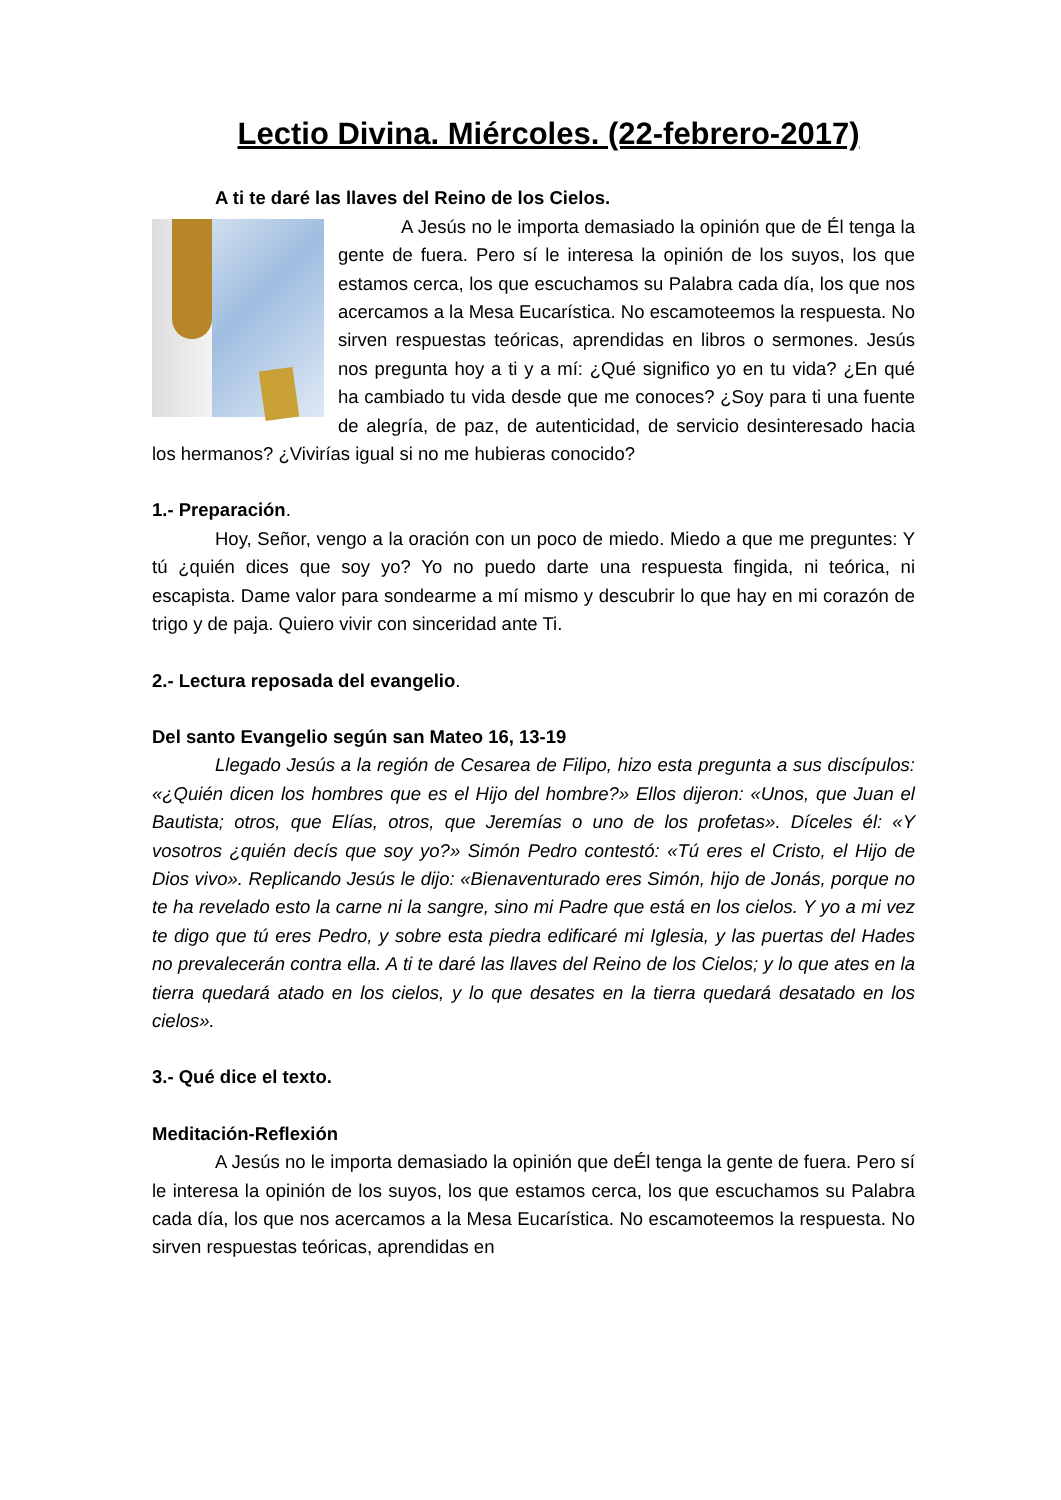Lectio Divina. Miércoles. (22-febrero-2017)
A ti te daré las llaves del Reino de los Cielos.
A Jesús no le importa demasiado la opinión que de Él tenga la gente de fuera. Pero sí le interesa la opinión de los suyos, los que estamos cerca, los que escuchamos su Palabra cada día, los que nos acercamos a la Mesa Eucarística. No escamoteemos la respuesta. No sirven respuestas teóricas, aprendidas en libros o sermones. Jesús nos pregunta hoy a ti y a mí: ¿Qué significo yo en tu vida? ¿En qué ha cambiado tu vida desde que me conoces? ¿Soy para ti una fuente de alegría, de paz, de autenticidad, de servicio desinteresado hacia los hermanos? ¿Vivirías igual si no me hubieras conocido?
1.- Preparación.
Hoy, Señor, vengo a la oración con un poco de miedo. Miedo a que me preguntes: Y tú ¿quién dices que soy yo? Yo no puedo darte una respuesta fingida, ni teórica, ni escapista. Dame valor para sondearme a mí mismo y descubrir lo que hay en mi corazón de trigo y de paja. Quiero vivir con sinceridad ante Ti.
2.- Lectura reposada del evangelio.
Del santo Evangelio según san Mateo 16, 13-19
Llegado Jesús a la región de Cesarea de Filipo, hizo esta pregunta a sus discípulos: «¿Quién dicen los hombres que es el Hijo del hombre?» Ellos dijeron: «Unos, que Juan el Bautista; otros, que Elías, otros, que Jeremías o uno de los profetas». Díceles él: «Y vosotros ¿quién decís que soy yo?» Simón Pedro contestó: «Tú eres el Cristo, el Hijo de Dios vivo». Replicando Jesús le dijo: «Bienaventurado eres Simón, hijo de Jonás, porque no te ha revelado esto la carne ni la sangre, sino mi Padre que está en los cielos. Y yo a mi vez te digo que tú eres Pedro, y sobre esta piedra edificaré mi Iglesia, y las puertas del Hades no prevalecerán contra ella. A ti te daré las llaves del Reino de los Cielos; y lo que ates en la tierra quedará atado en los cielos, y lo que desates en la tierra quedará desatado en los cielos».
3.- Qué dice el texto.
Meditación-Reflexión
A Jesús no le importa demasiado la opinión que deÉl tenga la gente de fuera. Pero sí le interesa la opinión de los suyos, los que estamos cerca, los que escuchamos su Palabra cada día, los que nos acercamos a la Mesa Eucarística. No escamoteemos la respuesta. No sirven respuestas teóricas, aprendidas en